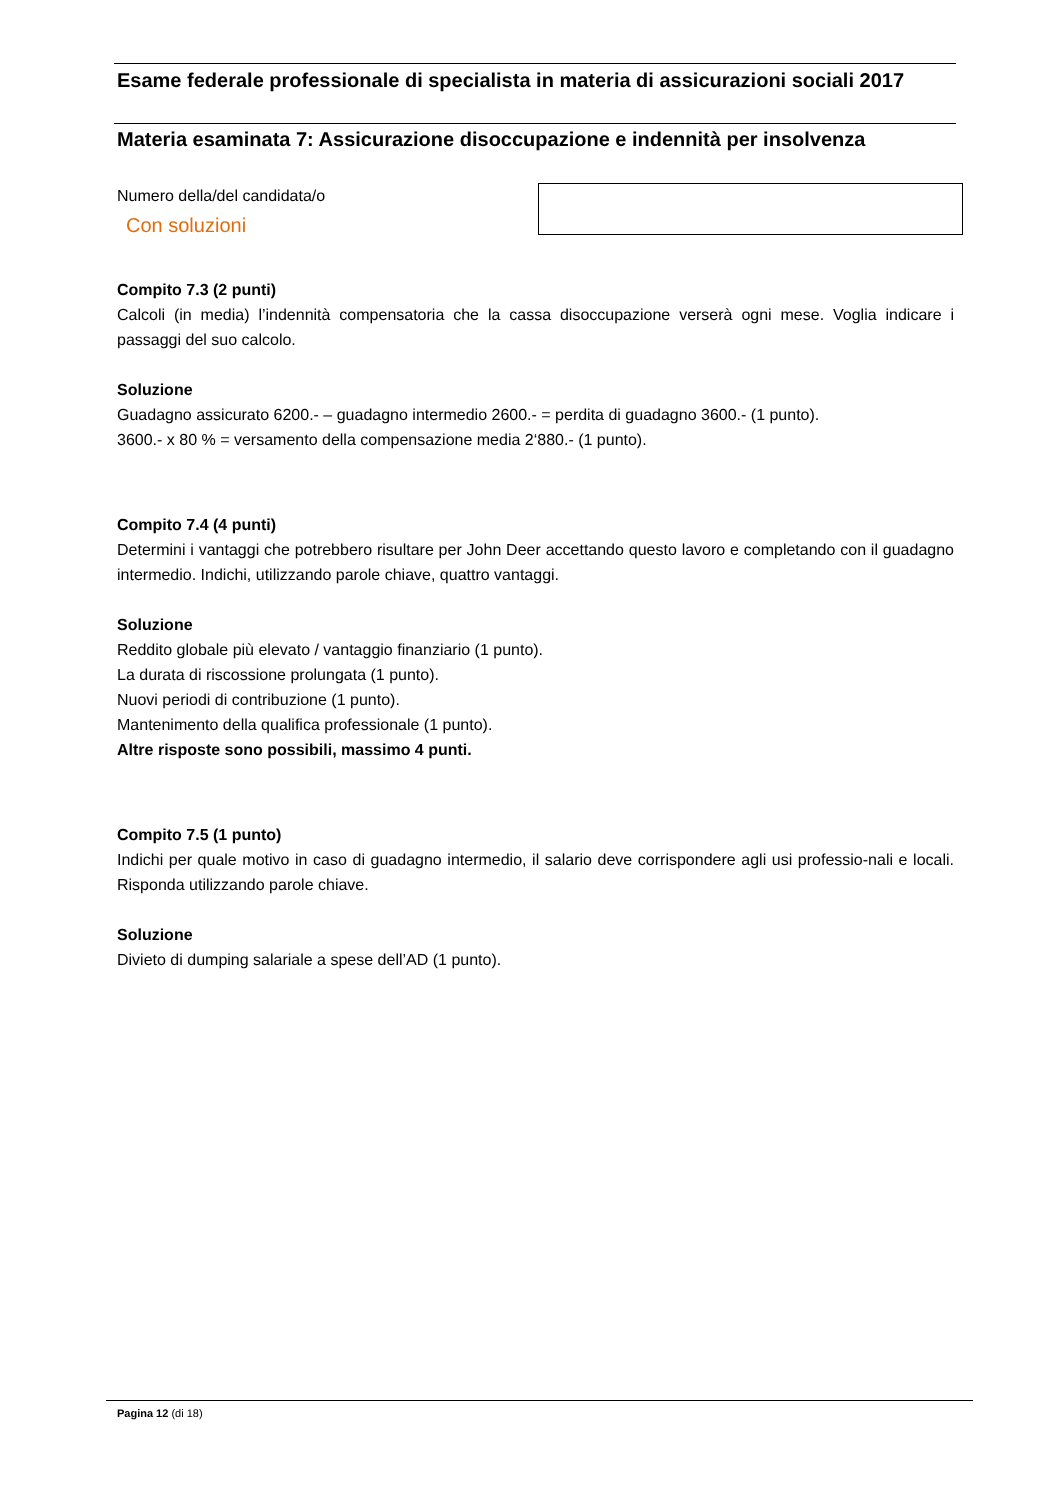Esame federale professionale di specialista in materia di assicurazioni sociali 2017
Materia esaminata 7: Assicurazione disoccupazione e indennità per insolvenza
Numero della/del candidata/o
Con soluzioni
Compito 7.3 (2 punti)
Calcoli (in media) l’indennità compensatoria che la cassa disoccupazione verserà ogni mese. Voglia indicare i passaggi del suo calcolo.
Soluzione
Guadagno assicurato 6200.- – guadagno intermedio 2600.- = perdita di guadagno 3600.- (1 punto).
3600.- x 80 % = versamento della compensazione media 2‘880.- (1 punto).
Compito 7.4 (4 punti)
Determini i vantaggi che potrebbero risultare per John Deer accettando questo lavoro e completando con il guadagno intermedio. Indichi, utilizzando parole chiave, quattro vantaggi.
Soluzione
Reddito globale più elevato / vantaggio finanziario (1 punto).
La durata di riscossione prolungata (1 punto).
Nuovi periodi di contribuzione (1 punto).
Mantenimento della qualifica professionale (1 punto).
Altre risposte sono possibili, massimo 4 punti.
Compito 7.5 (1 punto)
Indichi per quale motivo in caso di guadagno intermedio, il salario deve corrispondere agli usi professio-nali e locali. Risponda utilizzando parole chiave.
Soluzione
Divieto di dumping salariale a spese dell’AD (1 punto).
Pagina 12 (di 18)